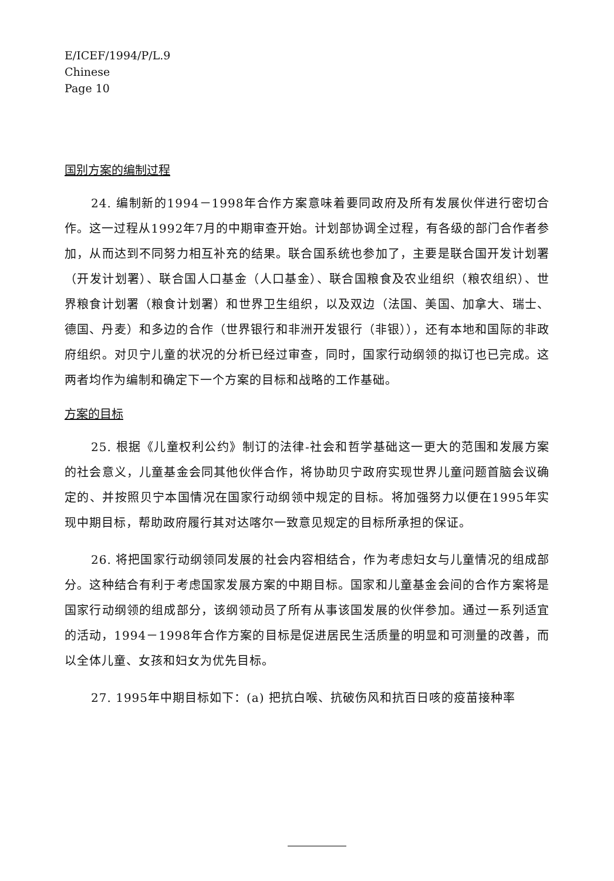E/ICEF/1994/P/L.9
Chinese
Page 10
国别方案的编制过程
24. 编制新的1994－1998年合作方案意味着要同政府及所有发展伙伴进行密切合作。这一过程从1992年7月的中期审查开始。计划部协调全过程，有各级的部门合作者参加，从而达到不同努力相互补充的结果。联合国系统也参加了，主要是联合国开发计划署（开发计划署）、联合国人口基金（人口基金）、联合国粮食及农业组织（粮农组织）、世界粮食计划署（粮食计划署）和世界卫生组织，以及双边（法国、美国、加拿大、瑞士、德国、丹麦）和多边的合作（世界银行和非洲开发银行（非银）），还有本地和国际的非政府组织。对贝宁儿童的状况的分析已经过审查，同时，国家行动纲领的拟订也已完成。这两者均作为编制和确定下一个方案的目标和战略的工作基础。
方案的目标
25. 根据《儿童权利公约》制订的法律-社会和哲学基础这一更大的范围和发展方案的社会意义，儿童基金会同其他伙伴合作，将协助贝宁政府实现世界儿童问题首脑会议确定的、并按照贝宁本国情况在国家行动纲领中规定的目标。将加强努力以便在1995年实现中期目标，帮助政府履行其对达喀尔一致意见规定的目标所承担的保证。
26. 将把国家行动纲领同发展的社会内容相结合，作为考虑妇女与儿童情况的组成部分。这种结合有利于考虑国家发展方案的中期目标。国家和儿童基金会间的合作方案将是国家行动纲领的组成部分，该纲领动员了所有从事该国发展的伙伴参加。通过一系列适宜的活动，1994－1998年合作方案的目标是促进居民生活质量的明显和可测量的改善，而以全体儿童、女孩和妇女为优先目标。
27. 1995年中期目标如下：(a) 把抗白喉、抗破伤风和抗百日咳的疫苗接种率